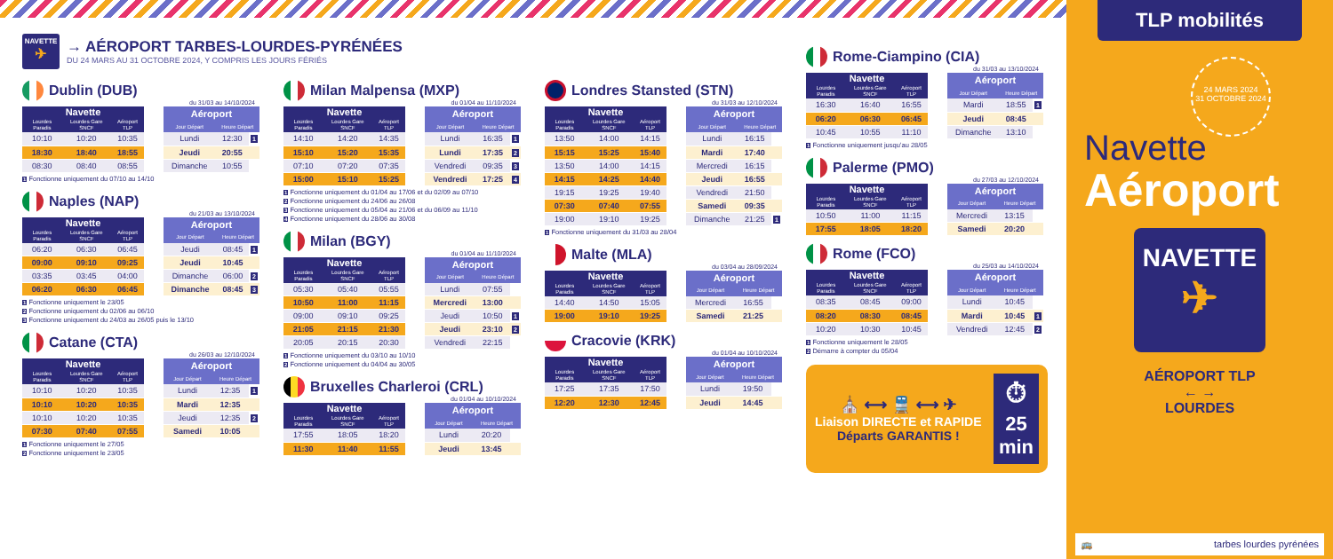NAVETTE
✈
→ AÉROPORT TARBES-LOURDES-PYRÉNÉES
DU 24 MARS AU 31 OCTOBRE 2024, Y COMPRIS LES JOURS FÉRIÉS
Dublin (DUB)
du 31/03 au 14/10/2024
| Navette | | |
| --- | --- | --- |
| Lourdes Paradis | Lourdes Gare SNCF | Aéroport TLP |
| 10:10 | 10:20 | 10:35 |
| 18:30 | 18:40 | 18:55 |
| 08:30 | 08:40 | 08:55 |
| Aéroport | | |
| --- | --- | --- |
| Jour Départ | Heure Départ | |
| Lundi | 12:30 | 1 |
| Jeudi | 20:55 | |
| Dimanche | 10:55 | |
1 Fonctionne uniquement du 07/10 au 14/10
Naples (NAP)
du 21/03 au 13/10/2024
| Navette | | |
| --- | --- | --- |
| Lourdes Paradis | Lourdes Gare SNCF | Aéroport TLP |
| 06:20 | 06:30 | 06:45 |
| 09:00 | 09:10 | 09:25 |
| 03:35 | 03:45 | 04:00 |
| 06:20 | 06:30 | 06:45 |
| Aéroport | | |
| --- | --- | --- |
| Jour Départ | Heure Départ | |
| Jeudi | 08:45 | 1 |
| Jeudi | 10:45 | |
| Dimanche | 06:00 | 2 |
| Dimanche | 08:45 | 3 |
1 Fonctionne uniquement le 23/05
2 Fonctionne uniquement du 02/06 au 06/10
3 Fonctionne uniquement du 24/03 au 26/05 puis le 13/10
Catane (CTA)
du 26/03 au 12/10/2024
| Navette | | |
| --- | --- | --- |
| Lourdes Paradis | Lourdes Gare SNCF | Aéroport TLP |
| 10:10 | 10:20 | 10:35 |
| 10:10 | 10:20 | 10:35 |
| 10:10 | 10:20 | 10:35 |
| 07:30 | 07:40 | 07:55 |
| Aéroport | | |
| --- | --- | --- |
| Jour Départ | Heure Départ | |
| Lundi | 12:35 | 1 |
| Mardi | 12:35 | |
| Jeudi | 12:35 | 2 |
| Samedi | 10:05 | |
1 Fonctionne uniquement le 27/05
2 Fonctionne uniquement le 23/05
Milan Malpensa (MXP)
du 01/04 au 11/10/2024
| Navette | | |
| --- | --- | --- |
| Lourdes Paradis | Lourdes Gare SNCF | Aéroport TLP |
| 14:10 | 14:20 | 14:35 |
| 15:10 | 15:20 | 15:35 |
| 07:10 | 07:20 | 07:35 |
| 15:00 | 15:10 | 15:25 |
| Aéroport | | |
| --- | --- | --- |
| Jour Départ | Heure Départ | |
| Lundi | 16:35 | 1 |
| Lundi | 17:35 | 2 |
| Vendredi | 09:35 | 3 |
| Vendredi | 17:25 | 4 |
1 Fonctionne uniquement du 01/04 au 17/06 et du 02/09 au 07/10
2 Fonctionne uniquement du 24/06 au 26/08
3 Fonctionne uniquement du 05/04 au 21/06 et du 06/09 au 11/10
4 Fonctionne uniquement du 28/06 au 30/08
Milan (BGY)
du 01/04 au 11/10/2024
| Navette | | |
| --- | --- | --- |
| Lourdes Paradis | Lourdes Gare SNCF | Aéroport TLP |
| 05:30 | 05:40 | 05:55 |
| 10:50 | 11:00 | 11:15 |
| 09:00 | 09:10 | 09:25 |
| 21:05 | 21:15 | 21:30 |
| 20:05 | 20:15 | 20:30 |
| Aéroport | | |
| --- | --- | --- |
| Jour Départ | Heure Départ | |
| Lundi | 07:55 | |
| Mercredi | 13:00 | |
| Jeudi | 10:50 | 1 |
| Jeudi | 23:10 | 2 |
| Vendredi | 22:15 | |
1 Fonctionne uniquement du 03/10 au 10/10
2 Fonctionne uniquement du 04/04 au 30/05
Bruxelles Charleroi (CRL)
du 01/04 au 10/10/2024
| Navette | | |
| --- | --- | --- |
| Lourdes Paradis | Lourdes Gare SNCF | Aéroport TLP |
| 17:55 | 18:05 | 18:20 |
| 11:30 | 11:40 | 11:55 |
| Aéroport | | |
| --- | --- | --- |
| Jour Départ | Heure Départ | |
| Lundi | 20:20 | |
| Jeudi | 13:45 | |
Londres Stansted (STN)
du 31/03 au 12/10/2024
| Navette | | |
| --- | --- | --- |
| Lourdes Paradis | Lourdes Gare SNCF | Aéroport TLP |
| 13:50 | 14:00 | 14:15 |
| 15:15 | 15:25 | 15:40 |
| 13:50 | 14:00 | 14:15 |
| 14:15 | 14:25 | 14:40 |
| 19:15 | 19:25 | 19:40 |
| 07:30 | 07:40 | 07:55 |
| 19:00 | 19:10 | 19:25 |
| Aéroport | | |
| --- | --- | --- |
| Jour Départ | Heure Départ | |
| Lundi | 16:15 | |
| Mardi | 17:40 | |
| Mercredi | 16:15 | |
| Jeudi | 16:55 | |
| Vendredi | 21:50 | |
| Samedi | 09:35 | |
| Dimanche | 21:25 | 1 |
1 Fonctionne uniquement du 31/03 au 28/04
Malte (MLA)
du 03/04 au 28/09/2024
| Navette | | |
| --- | --- | --- |
| Lourdes Paradis | Lourdes Gare SNCF | Aéroport TLP |
| 14:40 | 14:50 | 15:05 |
| 19:00 | 19:10 | 19:25 |
| Aéroport | | |
| --- | --- | --- |
| Jour Départ | Heure Départ | |
| Mercredi | 16:55 | |
| Samedi | 21:25 | |
Cracovie (KRK)
du 01/04 au 10/10/2024
| Navette | | |
| --- | --- | --- |
| Lourdes Paradis | Lourdes Gare SNCF | Aéroport TLP |
| 17:25 | 17:35 | 17:50 |
| 12:20 | 12:30 | 12:45 |
| Aéroport | | |
| --- | --- | --- |
| Jour Départ | Heure Départ | |
| Lundi | 19:50 | |
| Jeudi | 14:45 | |
Rome-Ciampino (CIA)
du 31/03 au 13/10/2024
| Navette | | |
| --- | --- | --- |
| Lourdes Paradis | Lourdes Gare SNCF | Aéroport TLP |
| 16:30 | 16:40 | 16:55 |
| 06:20 | 06:30 | 06:45 |
| 10:45 | 10:55 | 11:10 |
| Aéroport | | |
| --- | --- | --- |
| Jour Départ | Heure Départ | |
| Mardi | 18:55 | 1 |
| Jeudi | 08:45 | |
| Dimanche | 13:10 | |
1 Fonctionne uniquement jusqu’au 28/05
Palerme (PMO)
du 27/03 au 12/10/2024
| Navette | | |
| --- | --- | --- |
| Lourdes Paradis | Lourdes Gare SNCF | Aéroport TLP |
| 10:50 | 11:00 | 11:15 |
| 17:55 | 18:05 | 18:20 |
| Aéroport | | |
| --- | --- | --- |
| Jour Départ | Heure Départ | |
| Mercredi | 13:15 | |
| Samedi | 20:20 | |
Rome (FCO)
du 25/03 au 14/10/2024
| Navette | | |
| --- | --- | --- |
| Lourdes Paradis | Lourdes Gare SNCF | Aéroport TLP |
| 08:35 | 08:45 | 09:00 |
| 08:20 | 08:30 | 08:45 |
| 10:20 | 10:30 | 10:45 |
| Aéroport | | |
| --- | --- | --- |
| Jour Départ | Heure Départ | |
| Lundi | 10:45 | |
| Mardi | 10:45 | 1 |
| Vendredi | 12:45 | 2 |
1 Fonctionne uniquement le 28/05
2 Démarre à compter du 05/04
⛪ ⟷ 🚆 ⟷ ✈
Liaison DIRECTE et RAPIDE
Départs GARANTIS !
⏱
25
min
TLP mobilités
24 MARS 2024
31 OCTOBRE 2024
Navette
Aéroport
NAVETTE
✈
AÉROPORT TLP
← →
LOURDES
🚌 tarbes lourdes pyrénées